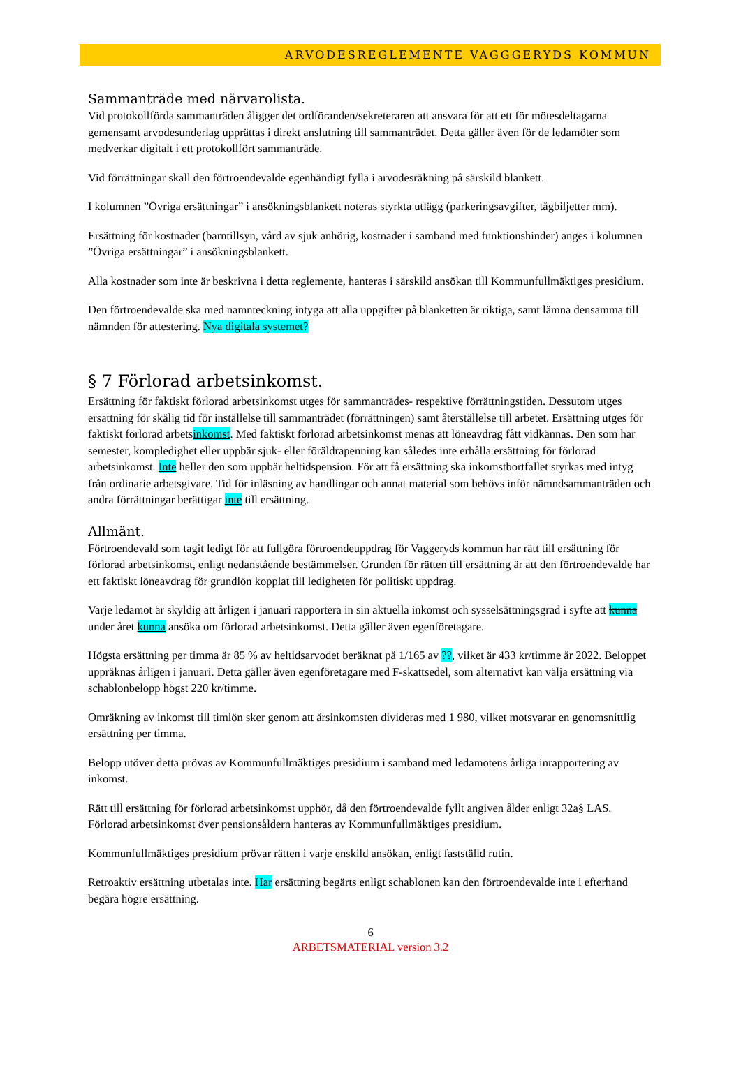ARVODESREGLEMENTE VAGGGERYDS KOMMUN
Sammanträde med närvarolista.
Vid protokollförda sammanträden åligger det ordföranden/sekreteraren att ansvara för att ett för mötesdeltagarna gemensamt arvodesunderlag upprättas i direkt anslutning till sammanträdet. Detta gäller även för de ledamöter som medverkar digitalt i ett protokollfört sammanträde.
Vid förrättningar skall den förtroendevalde egenhändigt fylla i arvodesräkning på särskild blankett.
I kolumnen ”Övriga ersättningar” i ansökningsblankett noteras styrkta utlägg (parkeringsavgifter, tågbiljetter mm).
Ersättning för kostnader (barntillsyn, vård av sjuk anhörig, kostnader i samband med funktionshinder) anges i kolumnen ”Övriga ersättningar” i ansökningsblankett.
Alla kostnader som inte är beskrivna i detta reglemente, hanteras i särskild ansökan till Kommunfullmäktiges presidium.
Den förtroendevalde ska med namnteckning intyga att alla uppgifter på blanketten är riktiga, samt lämna densamma till nämnden för attestering. Nya digitala systemet?
§ 7 Förlorad arbetsinkomst.
Ersättning för faktiskt förlorad arbetsinkomst utges för sammanträdes- respektive förrättningstiden. Dessutom utges ersättning för skälig tid för inställelse till sammanträdet (förrättningen) samt återställelse till arbetet. Ersättning utges för faktiskt förlorad arbetsinkomst. Med faktiskt förlorad arbetsinkomst menas att löneavdrag fått vidkännas. Den som har semester, kompledighet eller uppbär sjuk- eller föräldrapenning kan således inte erhålla ersättning för förlorad arbetsinkomst. Inte heller den som uppbär heltidspension. För att få ersättning ska inkomstbortfallet styrkas med intyg från ordinarie arbetsgivare. Tid för inläsning av handlingar och annat material som behövs inför nämndsammanträden och andra förrättningar berättigar inte till ersättning.
Allmänt.
Förtroendevald som tagit ledigt för att fullgöra förtroendeuppdrag för Vaggeryds kommun har rätt till ersättning för förlorad arbetsinkomst, enligt nedanstående bestämmelser. Grunden för rätten till ersättning är att den förtroendevalde har ett faktiskt löneavdrag för grundlön kopplat till ledigheten för politiskt uppdrag.
Varje ledamot är skyldig att årligen i januari rapportera in sin aktuella inkomst och sysselsättningsgrad i syfte att kunna under året kunna ansöka om förlorad arbetsinkomst. Detta gäller även egenföretagare.
Högsta ersättning per timma är 85 % av heltidsarvodet beräknat på 1/165 av ??, vilket är 433 kr/timme år 2022. Beloppet uppräknas årligen i januari. Detta gäller även egenföretagare med F-skattsedel, som alternativt kan välja ersättning via schablonbelopp högst 220 kr/timme.
Omräkning av inkomst till timlön sker genom att årsinkomsten divideras med 1 980, vilket motsvarar en genomsnittlig ersättning per timma.
Belopp utöver detta prövas av Kommunfullmäktiges presidium i samband med ledamotens årliga inrapportering av inkomst.
Rätt till ersättning för förlorad arbetsinkomst upphör, då den förtroendevalde fyllt angiven ålder enligt 32a§ LAS. Förlorad arbetsinkomst över pensionsåldern hanteras av Kommunfullmäktiges presidium.
Kommunfullmäktiges presidium prövar rätten i varje enskild ansökan, enligt fastställd rutin.
Retroaktiv ersättning utbetalas inte. Har ersättning begärts enligt schablonen kan den förtroendevalde inte i efterhand begära högre ersättning.
6
ARBETSMATERIAL version 3.2